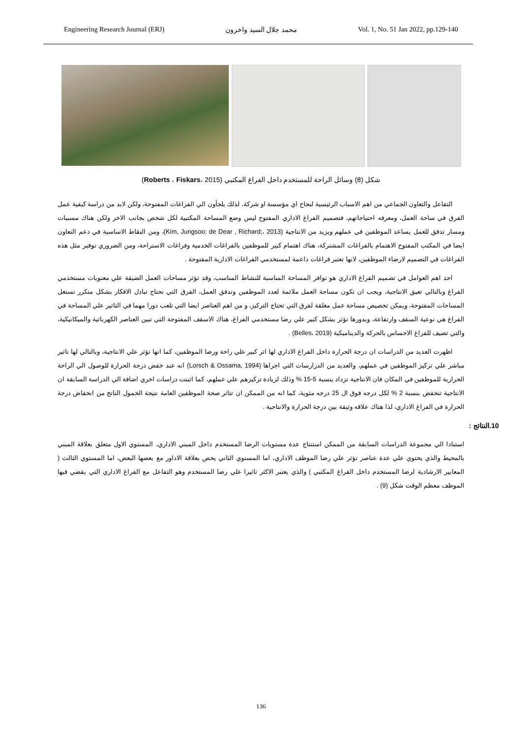Engineering Research Journal (ERJ) محمد جلال السيد واخرون Vol. 1, No. 51 Jan 2022, pp.129-140
شكل (8) وسائل الراحة للمستخدم داخل الفراغ المكتبي (Roberts ، Fiskars، 2015)
التفاعل والتعاون الجماعي من اهم الاسباب الرئيسية لنجاح اي مؤسسة او شركة، لذلك يلجأون الي الفراغات المفتوحة، ولكن لابد من دراسة كيفية عمل الفرق في ساحة العمل، ومعرفه احتياجاتهم، فتصميم الفراغ الاداري المفتوح ليس وضع المساحة المكتبية لكل شخص بجانب الاخر ولكن هناك مسببات ومسار تدفق للعمل يساعد الموظفين في عملهم ويزيد من الانتاجية (Kim, Jungsoo; de Dear , Richard;، 2013)، ومن النقاط الاساسية في دعم التعاون ايضا في المكتب المفتوح الاهتمام بالفراغات المشتركة، هناك اهتمام كبير للموظفين بالفراغات الخدمية وفراغات الاستراحة، ومن الضروري توفير مثل هذه الفراغات في التصميم لارضاء الموظفين، لانها تعتبر فراغات داعمة لمستخدمي الفراغات الادارية المفتوحة .
احد اهم العوامل في تصميم الفراغ الاداري هو توافر المساحة المناسبة للنشاط المناسب، وقد تؤثر مساحات العمل الضيقة علي معنويات مستخدمي الفراغ وبالتالي تعيق الانتاجية، ويجب ان تكون مساحة العمل ملائمة لعدد الموظفين وتدفق العمل، الفرق التي تحتاج تبادل الافكار بشكل متكرر تستغل المساحات المفتوحة، ويمكن تخصيص مساحة عمل مغلقة لفرق التي تحتاج التركيز، و من اهم العناصر ايضا التي تلعب دورا مهما في التاثير علي المساحة في الفراغ هي نوعية السقف وارتفاعة، وبدورها تؤثر بشكل كبير علي رضا مستخدمي الفراغ، هناك الاسقف المفتوحة التي تبين العناصر الكهربائية والميكانيكية، والتي تضيف للفراغ الاحساس بالحركة والديناميكية (Belles، 2019) .
اظهرت العديد من الدراسات ان درجة الحرارة داخل الفراغ الاداري لها اثر كبير علي راحة ورضا الموظفين، كما انها تؤثر علي الانتاجية، وبالتالي لها تاثير مباشر علي تركيز الموظفين في عملهم، والعديد من الدرارسات التي اجراها (Lorsch & Ossama, 1994) انه عند خفض درجة الحرارة للوصول الي الراحة الحرارية للموظفين في المكان فان الانتاجية تزداد بنسبة 5-15 % وذلك لزيادة تركيزهم علي عملهم، كما اثبتت دراسات اخري اضافة الي الدراسة السابقة ان الانتاجية تنخفض بنسبة 2 % لكل درجه فوق ال 25 درجه مئوية، كما انه من الممكن ان تتاثر صحة الموظفين العامة نتيجة الخمول الناتج من انخفاض درجة الحرارة في الفراغ الاداري، لذا هناك علاقه وثيقة بين درجة الحرارة والانتاجية .
10.النتائج :
استنادا الي مجموعة الدراسات السابقة من الممكن استنتاج عدة مستويات الرضا المستخدم داخل المبني الاداري، المستوي الاول متعلق بعلاقة المبني بالمحيط والذي يحتوي علي عدة عناصر تؤثر علي رضا الموظف الاداري، اما المستوي الثاني يخص بعلاقة الاداور مع بعضها البعض، اما المستوي الثالث ( المعايير الارشادية لرضا المستخدم داخل الفراغ المكتبي ) والذي يعتبر الاكثر تاثيرا علي رضا المستخدم وهو التفاعل مع الفراغ الاداري التي يقضي فيها الموظف معظم الوقت شكل (9) .
136